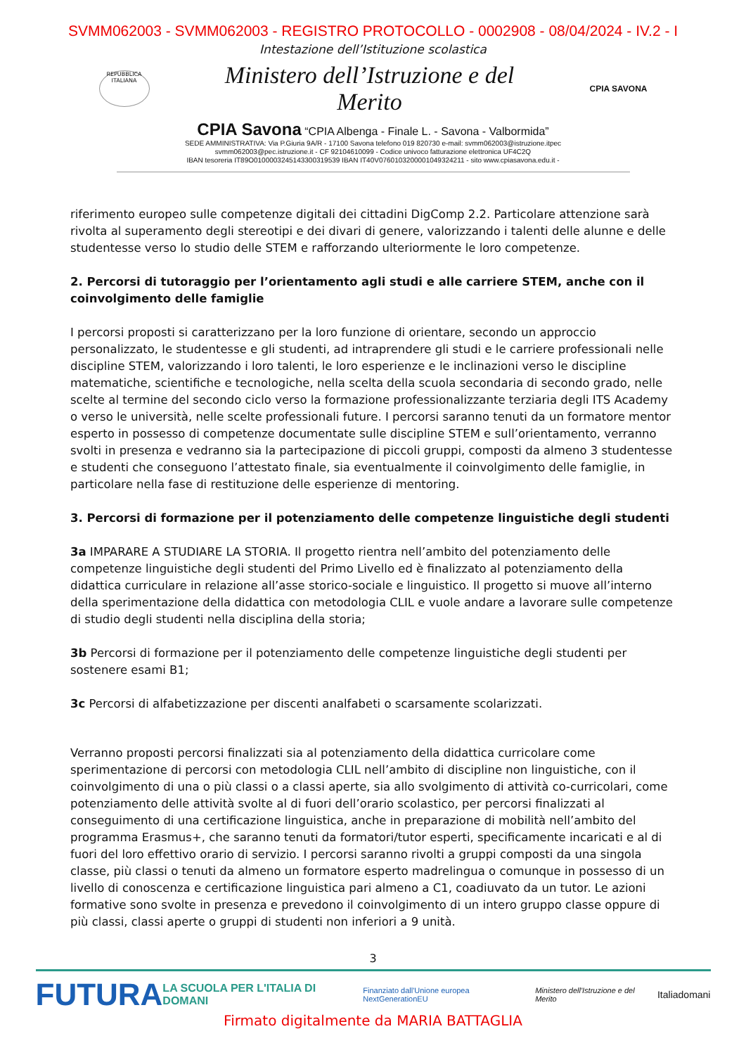SVMM062003 - SVMM062003 - REGISTRO PROTOCOLLO - 0002908 - 08/04/2024 - IV.2 - I
Intestazione dell’Istituzione scolastica
REPUBBLICA ITALIANA
Ministero dell’Istruzione e del Merito
CPIA SAVONA
CPIA Savona “CPIA Albenga - Finale L. - Savona - Valbormida”
SEDE AMMINISTRATIVA: Via P.Giuria 9A/R - 17100 Savona telefono 019 820730 e-mail: svmm062003@istruzione.itpec svmm062003@pec.istruzione.it - CF 92104610099 - Codice univoco fatturazione elettronica UF4C2Q
IBAN tesoreria IT89O0100003245143300319539 IBAN IT40V0760103200001049324211 - sito www.cpiasavona.edu.it -
riferimento europeo sulle competenze digitali dei cittadini DigComp 2.2. Particolare attenzione sarà rivolta al superamento degli stereotipi e dei divari di genere, valorizzando i talenti delle alunne e delle studentesse verso lo studio delle STEM e rafforzando ulteriormente le loro competenze.
2. Percorsi di tutoraggio per l’orientamento agli studi e alle carriere STEM, anche con il coinvolgimento delle famiglie
I percorsi proposti si caratterizzano per la loro funzione di orientare, secondo un approccio personalizzato, le studentesse e gli studenti, ad intraprendere gli studi e le carriere professionali nelle discipline STEM, valorizzando i loro talenti, le loro esperienze e le inclinazioni verso le discipline matematiche, scientifiche e tecnologiche, nella scelta della scuola secondaria di secondo grado, nelle scelte al termine del secondo ciclo verso la formazione professionalizzante terziaria degli ITS Academy o verso le università, nelle scelte professionali future. I percorsi saranno tenuti da un formatore mentor esperto in possesso di competenze documentate sulle discipline STEM e sull’orientamento, verranno svolti in presenza e vedranno sia la partecipazione di piccoli gruppi, composti da almeno 3 studentesse e studenti che conseguono l’attestato finale, sia eventualmente il coinvolgimento delle famiglie, in particolare nella fase di restituzione delle esperienze di mentoring.
3. Percorsi di formazione per il potenziamento delle competenze linguistiche degli studenti
3a IMPARARE A STUDIARE LA STORIA. Il progetto rientra nell’ambito del potenziamento delle competenze linguistiche degli studenti del Primo Livello ed è finalizzato al potenziamento della didattica curriculare in relazione all’asse storico-sociale e linguistico. Il progetto si muove all’interno della sperimentazione della didattica con metodologia CLIL e vuole andare a lavorare sulle competenze di studio degli studenti nella disciplina della storia;
3b Percorsi di formazione per il potenziamento delle competenze linguistiche degli studenti per sostenere esami B1;
3c Percorsi di alfabetizzazione per discenti analfabeti o scarsamente scolarizzati.
Verranno proposti percorsi finalizzati sia al potenziamento della didattica curricolare come sperimentazione di percorsi con metodologia CLIL nell’ambito di discipline non linguistiche, con il coinvolgimento di una o più classi o a classi aperte, sia allo svolgimento di attività co-curricolari, come potenziamento delle attività svolte al di fuori dell’orario scolastico, per percorsi finalizzati al conseguimento di una certificazione linguistica, anche in preparazione di mobilità nell’ambito del programma Erasmus+, che saranno tenuti da formatori/tutor esperti, specificamente incaricati e al di fuori del loro effettivo orario di servizio. I percorsi saranno rivolti a gruppi composti da una singola classe, più classi o tenuti da almeno un formatore esperto madrelingua o comunque in possesso di un livello di conoscenza e certificazione linguistica pari almeno a C1, coadiuvato da un tutor. Le azioni formative sono svolte in presenza e prevedono il coinvolgimento di un intero gruppo classe oppure di più classi, classi aperte o gruppi di studenti non inferiori a 9 unità.
3
FUTURA LA SCUOLA PER L'ITALIA DI DOMANI Finanziato dall'Unione europea NextGenerationEU Ministero dell'Istruzione e del Merito Italiadomani
Firmato digitalmente da MARIA BATTAGLIA